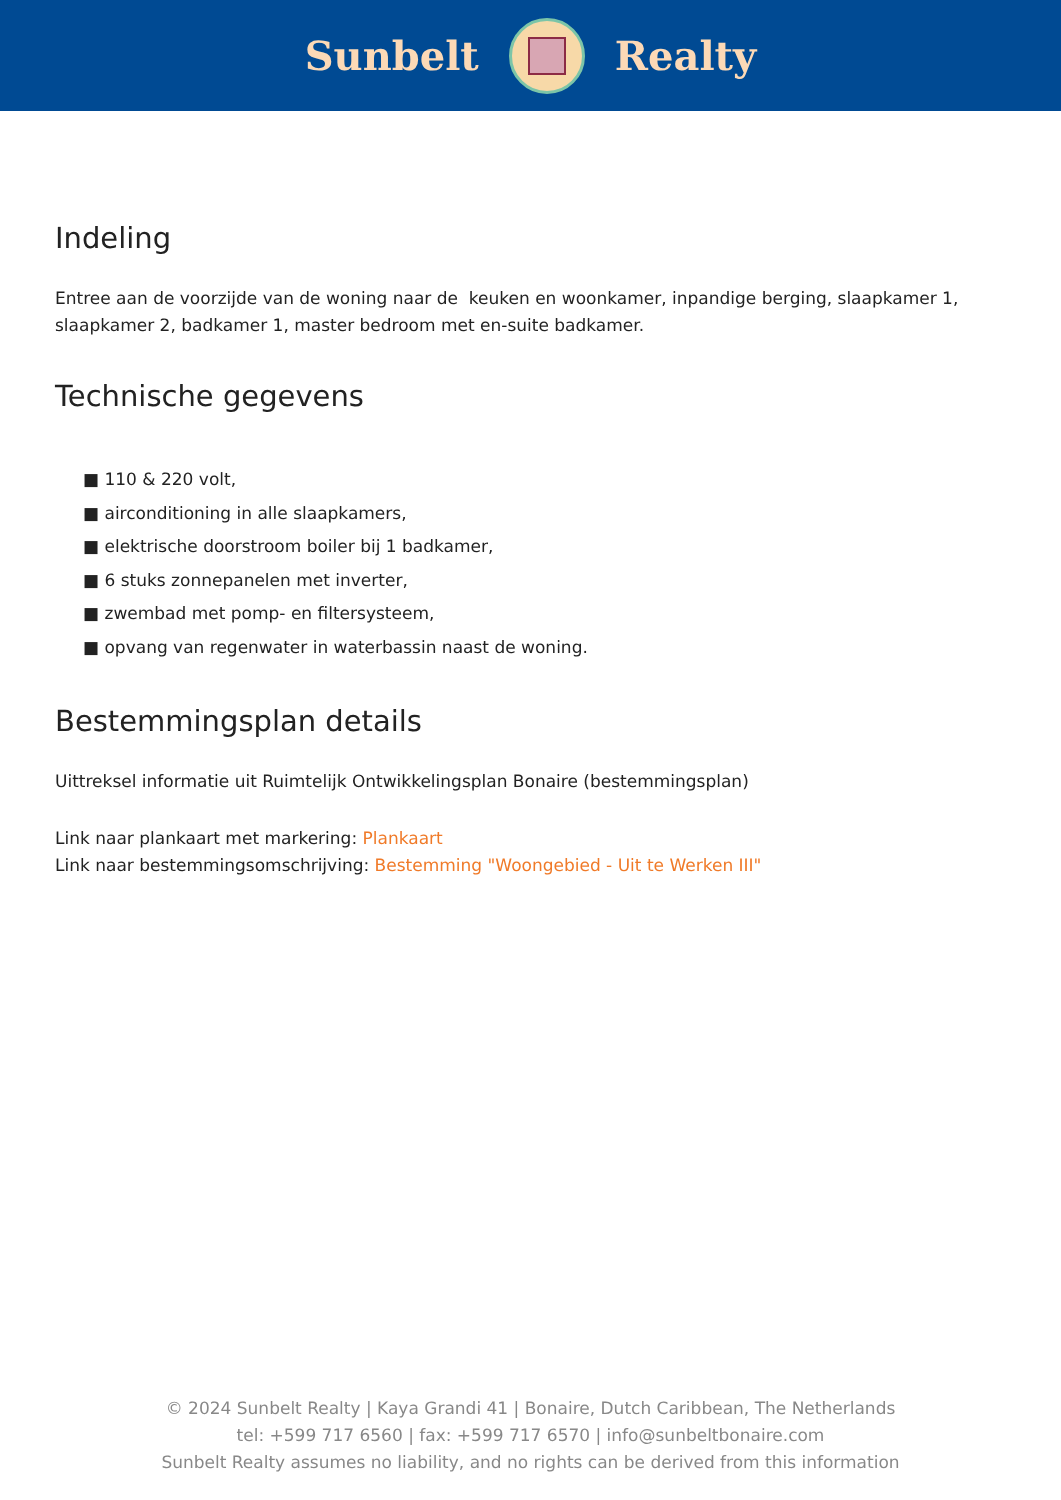Sunbelt Realty
Indeling
Entree aan de voorzijde van de woning naar de keuken en woonkamer, inpandige berging, slaapkamer 1, slaapkamer 2, badkamer 1, master bedroom met en-suite badkamer.
Technische gegevens
■ 110 & 220 volt,
■ airconditioning in alle slaapkamers,
■ elektrische doorstroom boiler bij 1 badkamer,
■ 6 stuks zonnepanelen met inverter,
■ zwembad met pomp- en filtersysteem,
■ opvang van regenwater in waterbassin naast de woning.
Bestemmingsplan details
Uittreksel informatie uit Ruimtelijk Ontwikkelingsplan Bonaire (bestemmingsplan)
Link naar plankaart met markering: Plankaart
Link naar bestemmingsomschrijving: Bestemming "Woongebied - Uit te Werken III"
© 2024 Sunbelt Realty | Kaya Grandi 41 | Bonaire, Dutch Caribbean, The Netherlands
tel: +599 717 6560 | fax: +599 717 6570 | info@sunbeltbonaire.com
Sunbelt Realty assumes no liability, and no rights can be derived from this information